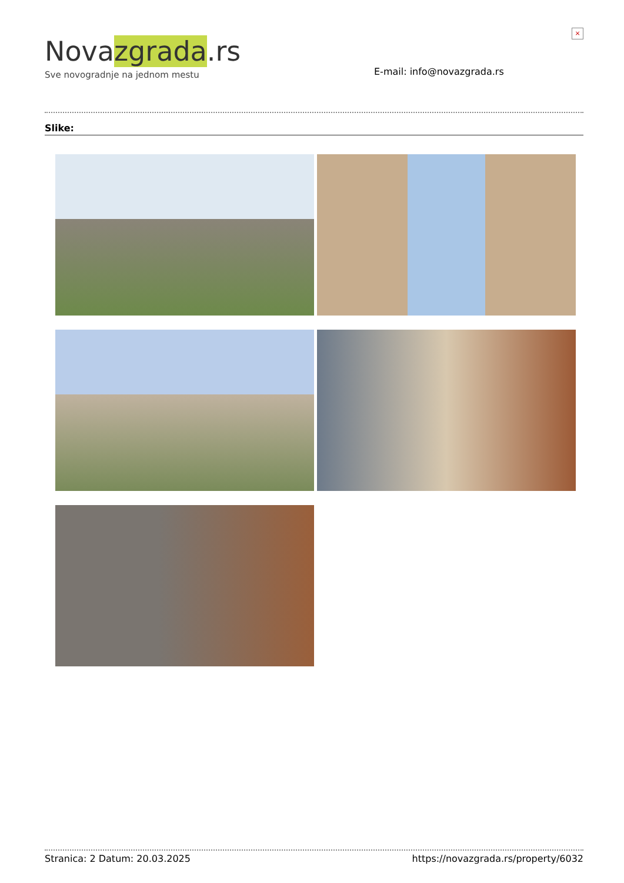Novazgrada.rs
Sve novogradnje na jednom mestu
E-mail: info@novazgrada.rs
×
Slike:
Stranica: 2 Datum: 20.03.2025 https://novazgrada.rs/property/6032